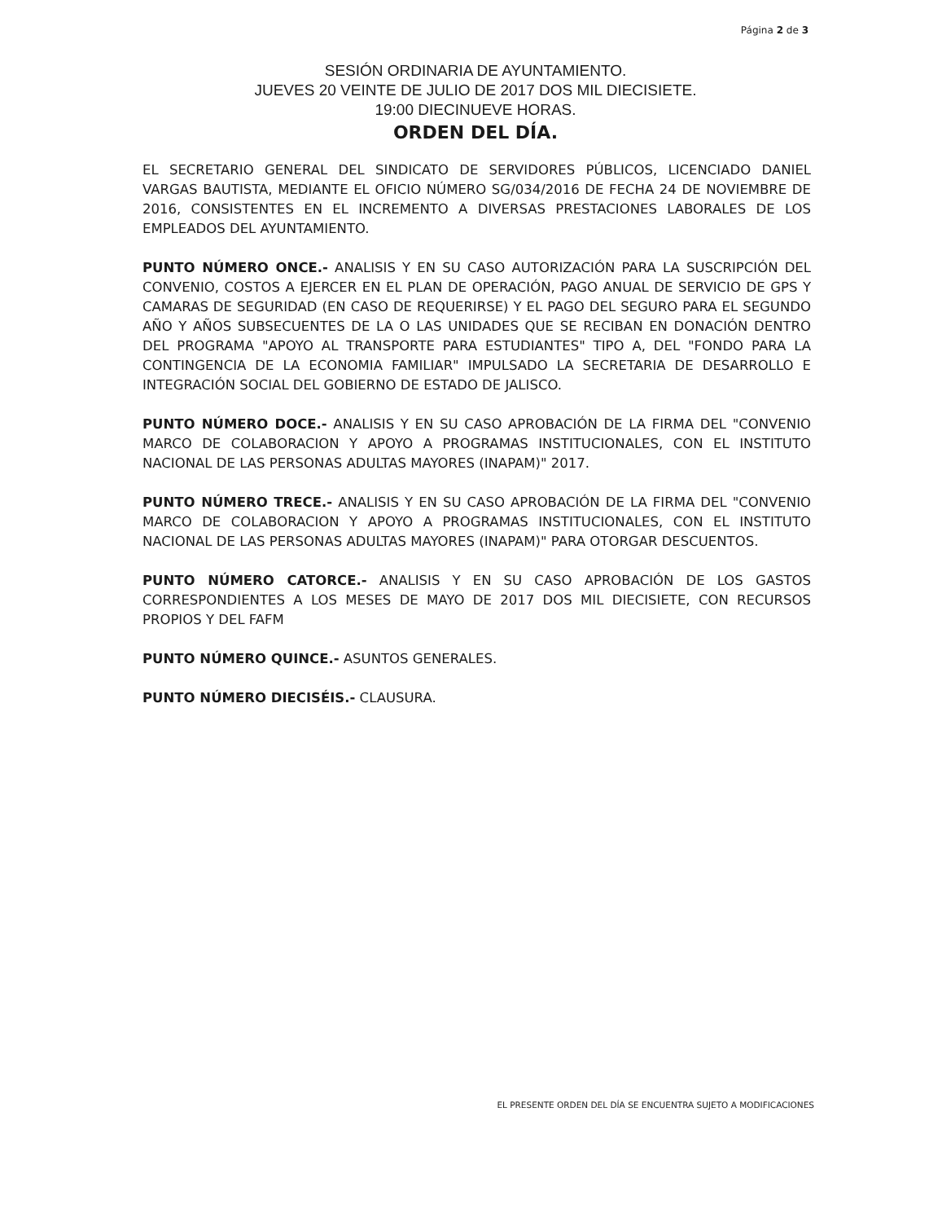Página 2 de 3
SESIÓN ORDINARIA DE AYUNTAMIENTO.
JUEVES 20 VEINTE DE JULIO DE 2017 DOS MIL DIECISIETE.
19:00 DIECINUEVE HORAS.
ORDEN DEL DÍA.
EL SECRETARIO GENERAL DEL SINDICATO DE SERVIDORES PÚBLICOS, LICENCIADO DANIEL VARGAS BAUTISTA, MEDIANTE EL OFICIO NÚMERO SG/034/2016 DE FECHA 24 DE NOVIEMBRE DE 2016, CONSISTENTES EN EL INCREMENTO A DIVERSAS PRESTACIONES LABORALES DE LOS EMPLEADOS DEL AYUNTAMIENTO.
PUNTO NÚMERO ONCE.- ANALISIS Y EN SU CASO AUTORIZACIÓN PARA LA SUSCRIPCIÓN DEL CONVENIO, COSTOS A EJERCER EN EL PLAN DE OPERACIÓN, PAGO ANUAL DE SERVICIO DE GPS Y CAMARAS DE SEGURIDAD (EN CASO DE REQUERIRSE) Y EL PAGO DEL SEGURO PARA EL SEGUNDO AÑO Y AÑOS SUBSECUENTES DE LA O LAS UNIDADES QUE SE RECIBAN EN DONACIÓN DENTRO DEL PROGRAMA "APOYO AL TRANSPORTE PARA ESTUDIANTES" TIPO A, DEL "FONDO PARA LA CONTINGENCIA DE LA ECONOMIA FAMILIAR" IMPULSADO LA SECRETARIA DE DESARROLLO E INTEGRACIÓN SOCIAL DEL GOBIERNO DE ESTADO DE JALISCO.
PUNTO NÚMERO DOCE.- ANALISIS Y EN SU CASO APROBACIÓN DE LA FIRMA DEL "CONVENIO MARCO DE COLABORACION Y APOYO A PROGRAMAS INSTITUCIONALES, CON EL INSTITUTO NACIONAL DE LAS PERSONAS ADULTAS MAYORES (INAPAM)" 2017.
PUNTO NÚMERO TRECE.- ANALISIS Y EN SU CASO APROBACIÓN DE LA FIRMA DEL "CONVENIO MARCO DE COLABORACION Y APOYO A PROGRAMAS INSTITUCIONALES, CON EL INSTITUTO NACIONAL DE LAS PERSONAS ADULTAS MAYORES (INAPAM)" PARA OTORGAR DESCUENTOS.
PUNTO NÚMERO CATORCE.- ANALISIS Y EN SU CASO APROBACIÓN DE LOS GASTOS CORRESPONDIENTES A LOS MESES DE MAYO DE 2017 DOS MIL DIECISIETE, CON RECURSOS PROPIOS Y DEL FAFM
PUNTO NÚMERO QUINCE.- ASUNTOS GENERALES.
PUNTO NÚMERO DIECISÉIS.- CLAUSURA.
EL PRESENTE ORDEN DEL DÍA SE ENCUENTRA SUJETO A MODIFICACIONES